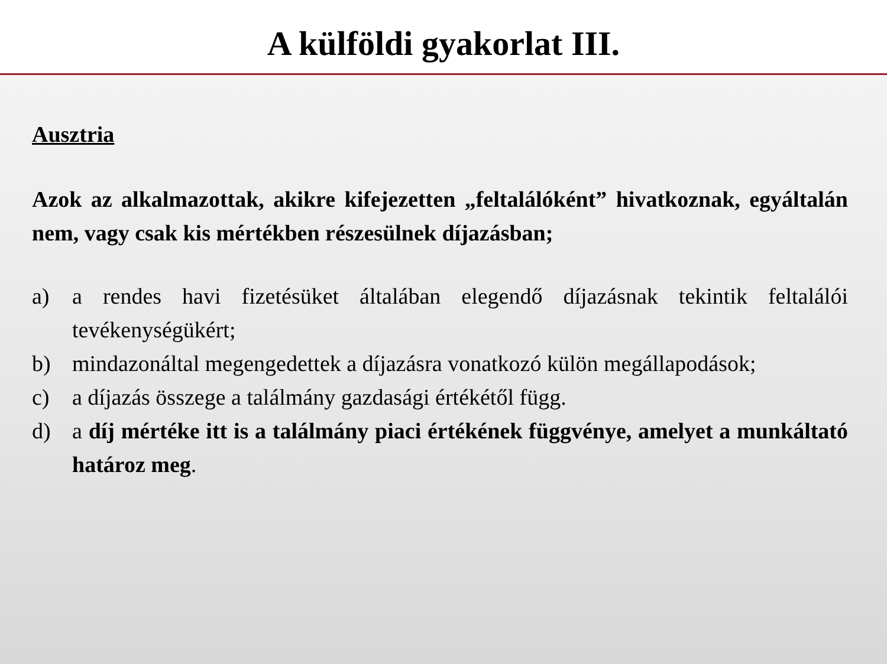A külföldi gyakorlat III.
Ausztria
Azok az alkalmazottak, akikre kifejezetten „feltalálóként” hivatkoznak, egyáltalán nem, vagy csak kis mértékben részesülnek díjazásban;
a) a rendes havi fizetésüket általában elegendő díjazásnak tekintik feltalálói tevékenységükért;
b) mindazonáltal megengedettek a díjazásra vonatkozó külön megállapodások;
c) a díjazás összege a találmány gazdasági értékétől függ.
d) a díj mértéke itt is a találmány piaci értékének függvénye, amelyet a munkáltató határoz meg.